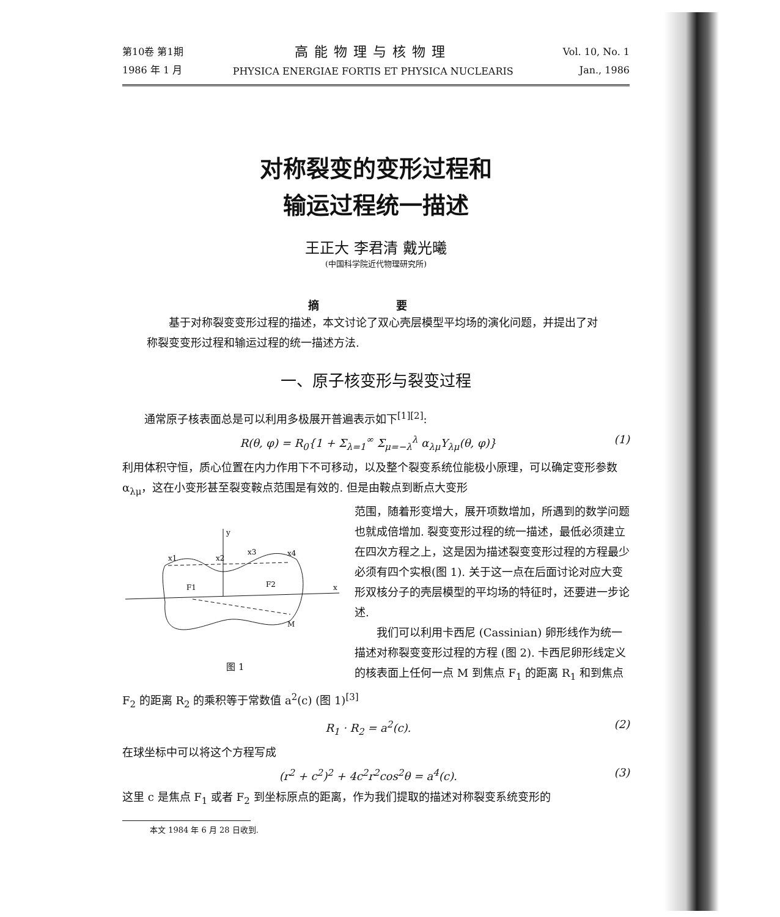第10卷 第1期
1986 年 1 月
高能物理与核物理
PHYSICA ENERGIAE FORTIS ET PHYSICA NUCLEARIS
Vol. 10, No. 1
Jan., 1986
对称裂变的变形过程和
输运过程统一描述
王正大 李君清 戴光曦
(中国科学院近代物理研究所)
摘 要
基于对称裂变变形过程的描述，本文讨论了双心壳层模型平均场的演化问题，并提出了对称裂变变形过程和输运过程的统一描述方法.
一、原子核变形与裂变过程
通常原子核表面总是可以利用多极展开普遍表示如下<sup>[1][2]</sup>:
R(θ, φ) = R<sub>0</sub>{1 + Σ<sub>λ=1</sub><sup>∞</sup> Σ<sub>μ=−λ</sub><sup>λ</sup> α<sub>λμ</sub>Y<sub>λμ</sub>(θ, φ)} (1)
利用体积守恒，质心位置在内力作用下不可移动，以及整个裂变系统位能极小原理，可以确定变形参数 α<sub>λμ</sub>，这在小变形甚至裂变鞍点范围是有效的. 但是由鞍点到断点大变形
y
x
x1
x2
x3
x4
F1
F2
M
图 1
范围，随着形变增大，展开项数增加，所遇到的数学问题也就成倍增加. 裂变变形过程的统一描述，最低必须建立在四次方程之上，这是因为描述裂变变形过程的方程最少必须有四个实根(图 1). 关于这一点在后面讨论对应大变形双核分子的壳层模型的平均场的特征时，还要进一步论述.
我们可以利用卡西尼 (Cassinian) 卵形线作为统一描述对称裂变变形过程的方程 (图 2). 卡西尼卵形线定义的核表面上任何一点 M 到焦点 F<sub>1</sub> 的距离 R<sub>1</sub> 和到焦点 F<sub>2</sub> 的距离 R<sub>2</sub> 的乘积等于常数值 a<sup>2</sup>(c) (图 1)<sup>[3]</sup>
R<sub>1</sub> · R<sub>2</sub> = a<sup>2</sup>(c). (2)
在球坐标中可以将这个方程写成
(r<sup>2</sup> + c<sup>2</sup>)<sup>2</sup> + 4c<sup>2</sup>r<sup>2</sup>cos<sup>2</sup>θ = a<sup>4</sup>(c). (3)
这里 c 是焦点 F<sub>1</sub> 或者 F<sub>2</sub> 到坐标原点的距离，作为我们提取的描述对称裂变系统变形的
本文 1984 年 6 月 28 日收到.